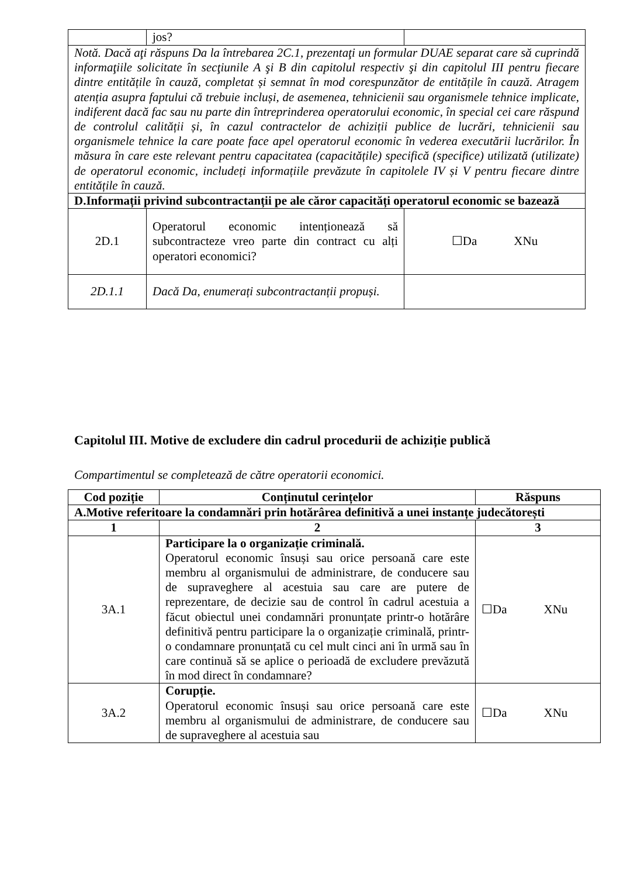| | jos? | |
| Notă. Dacă aţi răspuns Da la întrebarea 2C.1, prezentaţi un formular DUAE separat care să cuprindă informaţiile solicitate în secţiunile A şi B din capitolul respectiv şi din capitolul III pentru fiecare dintre entitățile în cauză, completat și semnat în mod corespunzător de entitățile în cauză. Atragem atenția asupra faptului că trebuie incluși, de asemenea, tehnicienii sau organismele tehnice implicate, indiferent dacă fac sau nu parte din întreprinderea operatorului economic, în special cei care răspund de controlul calității și, în cazul contractelor de achiziții publice de lucrări, tehnicienii sau organismele tehnice la care poate face apel operatorul economic în vederea executării lucrărilor. În măsura în care este relevant pentru capacitatea (capacitățile) specifică (specifice) utilizată (utilizate) de operatorul economic, includeți informațiile prevăzute în capitolele IV și V pentru fiecare dintre entitățile în cauză. | | |
| D.Informații privind subcontractanții pe ale căror capacități operatorul economic se bazează | | |
| 2D.1 | Operatorul economic intenționează să subcontracteze vreo parte din contract cu alți operatori economici? | ☐Da XNu |
| 2D.1.1 | Dacă Da, enumerați subcontractanții propuși. | |
Capitolul III. Motive de excludere din cadrul procedurii de achiziție publică
Compartimentul se completează de către operatorii economici.
| Cod poziție | Conținutul cerințelor | Răspuns |
| --- | --- | --- |
| A.Motive referitoare la condamnări prin hotărârea definitivă a unei instanțe judecătorești | | |
| 1 | 2 | 3 |
| 3A.1 | Participare la o organizație criminală. Operatorul economic însuși sau orice persoană care este membru al organismului de administrare, de conducere sau de supraveghere al acestuia sau care are putere de reprezentare, de decizie sau de control în cadrul acestuia a făcut obiectul unei condamnări pronunțate printr-o hotărâre definitivă pentru participare la o organizație criminală, printr-o condamnare pronunțată cu cel mult cinci ani în urmă sau în care continuă să se aplice o perioadă de excludere prevăzută în mod direct în condamnare? | ☐Da XNu |
| 3A.2 | Corupție. Operatorul economic însuși sau orice persoană care este membru al organismului de administrare, de conducere sau de supraveghere al acestuia sau | ☐Da XNu |